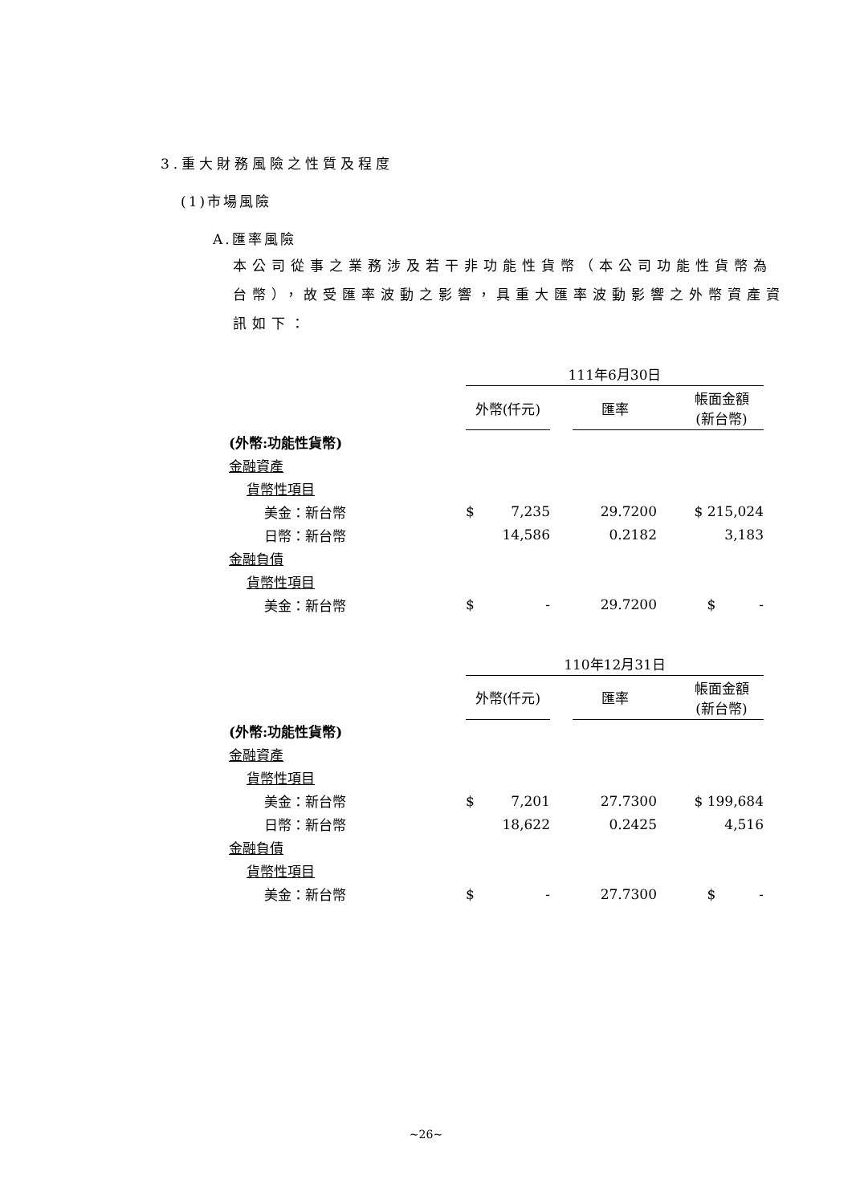3.重大財務風險之性質及程度
(1)市場風險
A.匯率風險
本公司從事之業務涉及若干非功能性貨幣（本公司功能性貨幣為台幣），故受匯率波動之影響，具重大匯率波動影響之外幣資產資訊如下：
| | 111年6月30日 | | | | |
| | 外幣(仟元) | | | 匯率 | 帳面金額 (新台幣) |
| (外幣:功能性貨幣) | | | | | |
| 金融資產 | | | | | |
| 貨幣性項目 | | | | | |
| 美金：新台幣 | $ | 7,235 | | 29.7200 | $ 215,024 |
| 日幣：新台幣 | | 14,586 | | 0.2182 | 3,183 |
| 金融負債 | | | | | |
| 貨幣性項目 | | | | | |
| 美金：新台幣 | $ | - | | 29.7200 | $ - |
| | 110年12月31日 | | | | |
| | 外幣(仟元) | | | 匯率 | 帳面金額 (新台幣) |
| (外幣:功能性貨幣) | | | | | |
| 金融資產 | | | | | |
| 貨幣性項目 | | | | | |
| 美金：新台幣 | $ | 7,201 | | 27.7300 | $ 199,684 |
| 日幣：新台幣 | | 18,622 | | 0.2425 | 4,516 |
| 金融負債 | | | | | |
| 貨幣性項目 | | | | | |
| 美金：新台幣 | $ | - | | 27.7300 | $ - |
~26~